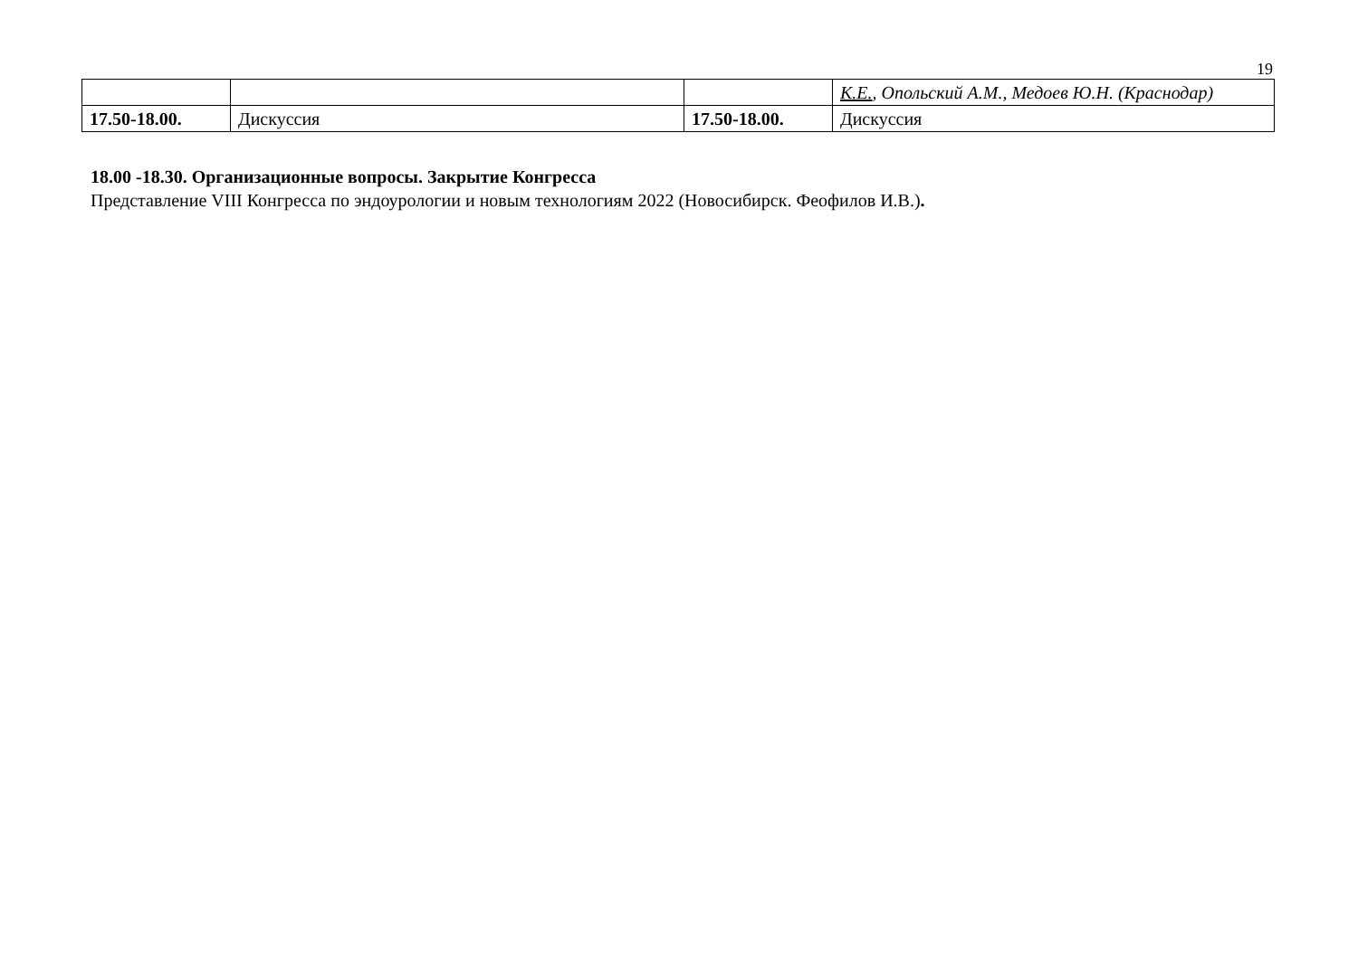19
| | | | К.Е. , Опольский А.М., Медоев Ю.Н. (Краснодар) |
| 17.50-18.00. | Дискуссия | 17.50-18.00. | Дискуссия |
18.00 -18.30. Организационные вопросы. Закрытие Конгресса
Представление VIII Конгресса по эндоурологии и новым технологиям 2022 (Новосибирск. Феофилов И.В.).